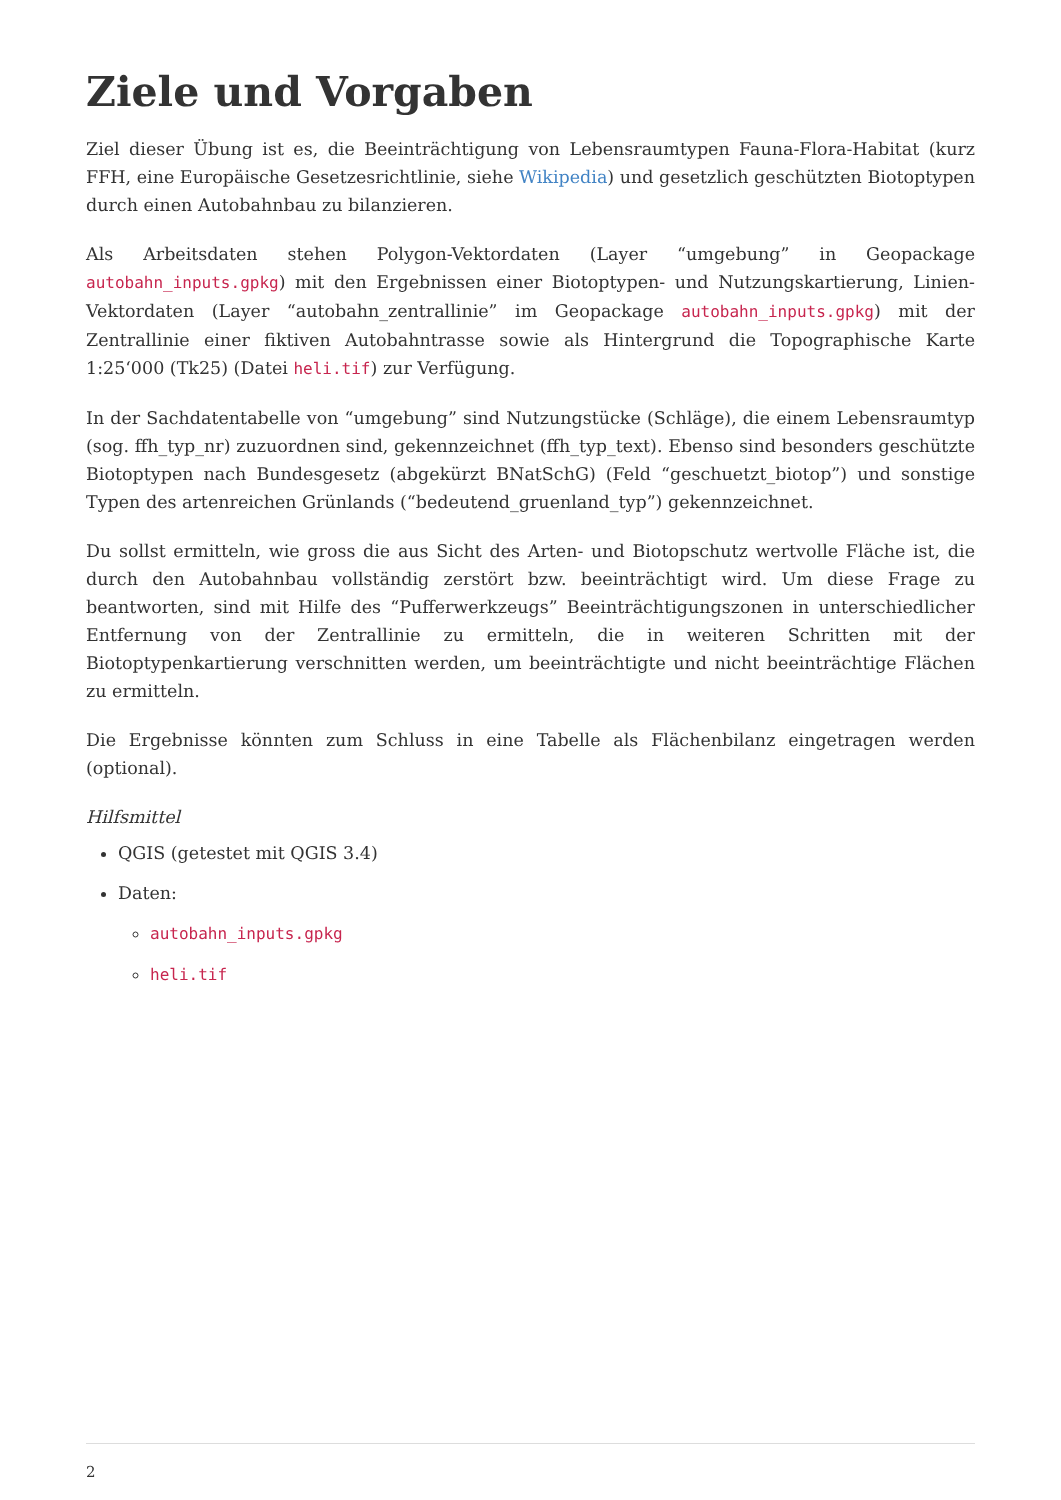Ziele und Vorgaben
Ziel dieser Übung ist es, die Beeinträchtigung von Lebensraumtypen Fauna-Flora-Habitat (kurz FFH, eine Europäische Gesetzesrichtlinie, siehe Wikipedia) und gesetzlich geschützten Biotoptypen durch einen Autobahnbau zu bilanzieren.
Als Arbeitsdaten stehen Polygon-Vektordaten (Layer “umgebung” in Geopackage autobahn_inputs.gpkg) mit den Ergebnissen einer Biotoptypen- und Nutzungskartierung, Linien-Vektordaten (Layer “autobahn_zentrallinie” im Geopackage autobahn_inputs.gpkg) mit der Zentrallinie einer fiktiven Autobahntrasse sowie als Hintergrund die Topographische Karte 1:25‘000 (Tk25) (Datei heli.tif) zur Verfügung.
In der Sachdatentabelle von “umgebung” sind Nutzungstücke (Schläge), die einem Lebensraumtyp (sog. ffh_typ_nr) zuzuordnen sind, gekennzeichnet (ffh_typ_text). Ebenso sind besonders geschützte Biotoptypen nach Bundesgesetz (abgekürzt BNatSchG) (Feld “geschuetzt_biotop”) und sonstige Typen des artenreichen Grünlands (“bedeutend_gruenland_typ”) gekennzeichnet.
Du sollst ermitteln, wie gross die aus Sicht des Arten- und Biotopschutz wertvolle Fläche ist, die durch den Autobahnbau vollständig zerstört bzw. beeinträchtigt wird. Um diese Frage zu beantworten, sind mit Hilfe des “Pufferwerkzeugs” Beeinträchtigungszonen in unterschiedlicher Entfernung von der Zentrallinie zu ermitteln, die in weiteren Schritten mit der Biotoptypenkartierung verschnitten werden, um beeinträchtigte und nicht beeinträchtige Flächen zu ermitteln.
Die Ergebnisse könnten zum Schluss in eine Tabelle als Flächenbilanz eingetragen werden (optional).
Hilfsmittel
QGIS (getestet mit QGIS 3.4)
Daten:
autobahn_inputs.gpkg
heli.tif
2